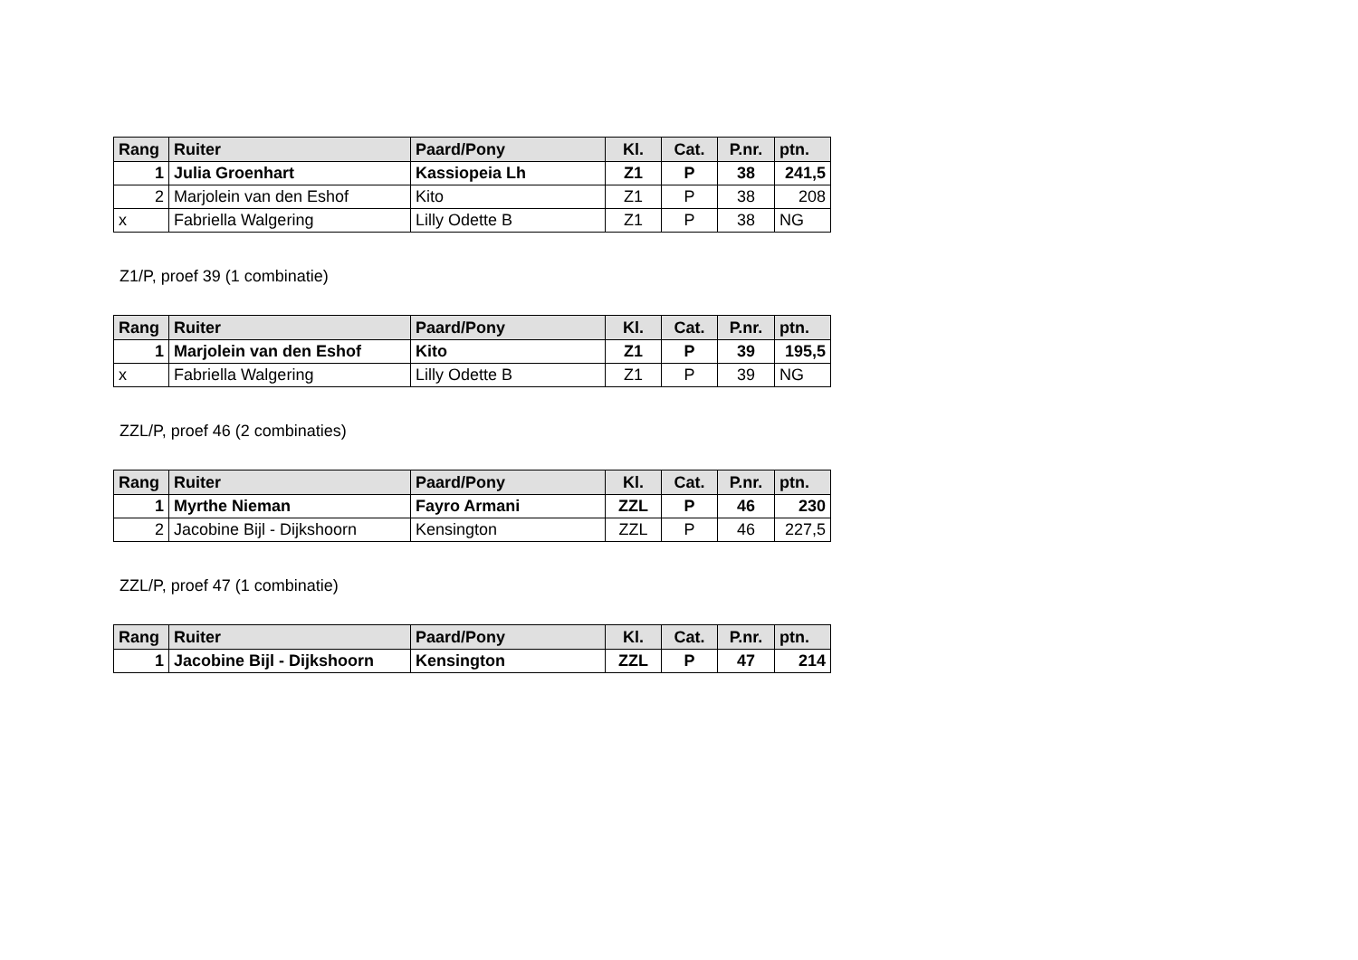| Rang | Ruiter | Paard/Pony | Kl. | Cat. | P.nr. | ptn. |
| --- | --- | --- | --- | --- | --- | --- |
| 1 | Julia Groenhart | Kassiopeia Lh | Z1 | P | 38 | 241,5 |
| 2 | Marjolein van den Eshof | Kito | Z1 | P | 38 | 208 |
| x | Fabriella Walgering | Lilly Odette B | Z1 | P | 38 | NG |
Z1/P, proef 39 (1 combinatie)
| Rang | Ruiter | Paard/Pony | Kl. | Cat. | P.nr. | ptn. |
| --- | --- | --- | --- | --- | --- | --- |
| 1 | Marjolein van den Eshof | Kito | Z1 | P | 39 | 195,5 |
| x | Fabriella Walgering | Lilly Odette B | Z1 | P | 39 | NG |
ZZL/P, proef 46 (2 combinaties)
| Rang | Ruiter | Paard/Pony | Kl. | Cat. | P.nr. | ptn. |
| --- | --- | --- | --- | --- | --- | --- |
| 1 | Myrthe Nieman | Fayro Armani | ZZL | P | 46 | 230 |
| 2 | Jacobine Bijl - Dijkshoorn | Kensington | ZZL | P | 46 | 227,5 |
ZZL/P, proef 47 (1 combinatie)
| Rang | Ruiter | Paard/Pony | Kl. | Cat. | P.nr. | ptn. |
| --- | --- | --- | --- | --- | --- | --- |
| 1 | Jacobine Bijl - Dijkshoorn | Kensington | ZZL | P | 47 | 214 |